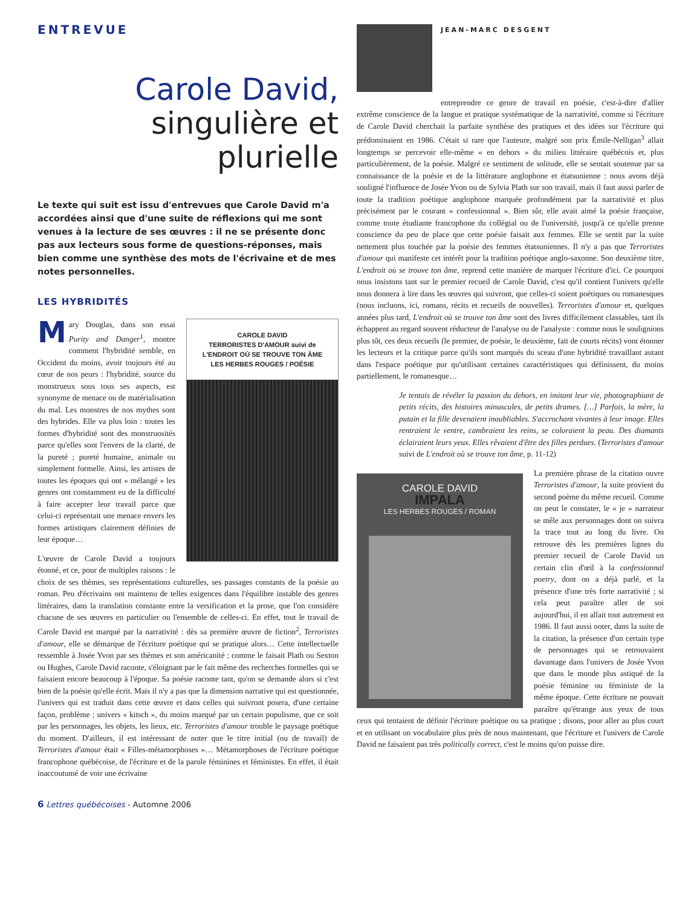ENTREVUE
Carole David,
singulière et
plurielle
Le texte qui suit est issu d'entrevues que Carole David m'a accordées ainsi que d'une suite de réflexions qui me sont venues à la lecture de ses œuvres : il ne se présente donc pas aux lecteurs sous forme de questions-réponses, mais bien comme une synthèse des mots de l'écrivaine et de mes notes personnelles.
LES HYBRIDITÉS
CAROLE DAVID
TERRORISTES D'AMOUR suivi de
L'ENDROIT OÙ SE TROUVE TON ÂME
LES HERBES ROUGES / POÉSIE
Mary Douglas, dans son essai Purity and Danger<sup>1</sup>, montre comment l'hybridité semble, en Occident du moins, avoir toujours été au cœur de nos peurs : l'hybridité, source du monstrueux sous tous ses aspects, est synonyme de menace ou de matérialisation du mal. Les monstres de nos mythes sont des hybrides. Elle va plus loin : toutes les formes d'hybridité sont des monstruosités parce qu'elles sont l'envers de la clarté, de la pureté ; pureté humaine, animale ou simplement formelle. Ainsi, les artistes de toutes les époques qui ont « mélangé » les genres ont constamment eu de la difficulté à faire accepter leur travail parce que celui-ci représentait une menace envers les formes artistiques clairement définies de leur époque…
L'œuvre de Carole David a toujours étonné, et ce, pour de multiples raisons : le choix de ses thèmes, ses représentations culturelles, ses passages constants de la poésie au roman. Peu d'écrivains ont maintenu de telles exigences dans l'équilibre instable des genres littéraires, dans la translation constante entre la versification et la prose, que l'on considère chacune de ses œuvres en particulier ou l'ensemble de celles-ci. En effet, tout le travail de Carole David est marqué par la narrativité : dès sa première œuvre de fiction<sup>2</sup>, Terroristes d'amour, elle se démarque de l'écriture poétique qui se pratique alors… Cette intellectuelle ressemble à Josée Yvon par ses thèmes et son américanité ; comme le faisait Plath ou Sexton ou Hughes, Carole David raconte, s'éloignant par le fait même des recherches formelles qui se faisaient encore beaucoup à l'époque. Sa poésie raconte tant, qu'on se demande alors si c'est bien de la poésie qu'elle écrit. Mais il n'y a pas que la dimension narrative qui est questionnée, l'univers qui est traduit dans cette œuvre et dans celles qui suivront posera, d'une certaine façon, problème ; univers « kitsch », du moins marqué par un certain populisme, que ce soit par les personnages, les objets, les lieux, etc. Terroristes d'amour trouble le paysage poétique du moment. D'ailleurs, il est intéressant de noter que le titre initial (ou de travail) de Terroristes d'amour était « Filles-métamorphoses »… Métamorphoses de l'écriture poétique francophone québécoise, de l'écriture et de la parole féminines et féministes. En effet, il était inaccoutumé de voir une écrivaine
JEAN-MARC DESGENT
entreprendre ce genre de travail en poésie, c'est-à-dire d'allier extrême conscience de la langue et pratique systématique de la narrativité, comme si l'écriture de Carole David cherchait la parfaite synthèse des pratiques et des idées sur l'écriture qui prédominaient en 1986. C'était si rare que l'auteure, malgré son prix Émile-Nelligan<sup>3</sup> allait longtemps se percevoir elle-même « en dehors » du milieu littéraire québécois et, plus particulièrement, de la poésie. Malgré ce sentiment de solitude, elle se sentait soutenue par sa connaissance de la poésie et de la littérature anglophone et étatsunienne : nous avons déjà souligné l'influence de Josée Yvon ou de Sylvia Plath sur son travail, mais il faut aussi parler de toute la tradition poétique anglophone marquée profondément par la narrativité et plus précisément par le courant « confessionnal ». Bien sûr, elle avait aimé la poésie française, comme toute étudiante francophone du collégial ou de l'université, jusqu'à ce qu'elle prenne conscience du peu de place que cette poésie faisait aux femmes. Elle se sentit par la suite nettement plus touchée par la poésie des femmes étatsuniennes. Il n'y a pas que Terroristes d'amour qui manifeste cet intérêt pour la tradition poétique anglo-saxonne. Son deuxième titre, L'endroit où se trouve ton âme, reprend cette manière de marquer l'écriture d'ici. Ce pourquoi nous insistons tant sur le premier recueil de Carole David, c'est qu'il contient l'univers qu'elle nous donnera à lire dans les œuvres qui suivront, que celles-ci soient poétiques ou romanesques (nous incluons, ici, romans, récits et recueils de nouvelles). Terroristes d'amour et, quelques années plus tard, L'endroit où se trouve ton âme sont des livres difficilement classables, tant ils échappent au regard souvent réducteur de l'analyse ou de l'analyste : comme nous le soulignions plus tôt, ces deux recueils (le premier, de poésie, le deuxième, fait de courts récits) vont étonner les lecteurs et la critique parce qu'ils sont marqués du sceau d'une hybridité travaillant autant dans l'espace poétique pur qu'utilisant certaines caractéristiques qui définissent, du moins partiellement, le romanesque…
Je tentais de révéler la passion du dehors, en imitant leur vie, photographiant de petits récits, des histoires minuscules, de petits drames. […] Parfois, la mère, la putain et la fille devenaient inoubliables. S'accrochant vivantes à leur image. Elles rentraient le ventre, cambraient les reins, se coloraient la peau. Des diamants éclairaient leurs yeux. Elles rêvaient d'être des filles perdues. (Terroristes d'amour suivi de L'endroit où se trouve ton âme, p. 11-12)
CAROLE DAVID
IMPALA
LES HERBES ROUGES / ROMAN
La première phrase de la citation ouvre Terroristes d'amour, la suite provient du second poème du même recueil. Comme on peut le constater, le « je » narrateur se mêle aux personnages dont on suivra la trace tout au long du livre. On retrouve dès les premières lignes du premier recueil de Carole David un certain clin d'œil à la confessionnal poetry, dont on a déjà parlé, et la présence d'une très forte narrativité ; si cela peut paraître aller de soi aujourd'hui, il en allait tout autrement en 1986. Il faut aussi noter, dans la suite de la citation, la présence d'un certain type de personnages qui se retrouvaient davantage dans l'univers de Josée Yvon que dans le monde plus astiqué de la poésie féminine ou féministe de la même époque. Cette écriture ne pouvait paraître qu'étrange aux yeux de tous ceux qui tentaient de définir l'écriture poétique ou sa pratique ; disons, pour aller au plus court et en utilisant un vocabulaire plus près de nous maintenant, que l'écriture et l'univers de Carole David ne faisaient pas très politically correct, c'est le moins qu'on puisse dire.
6 Lettres québécoises - Automne 2006